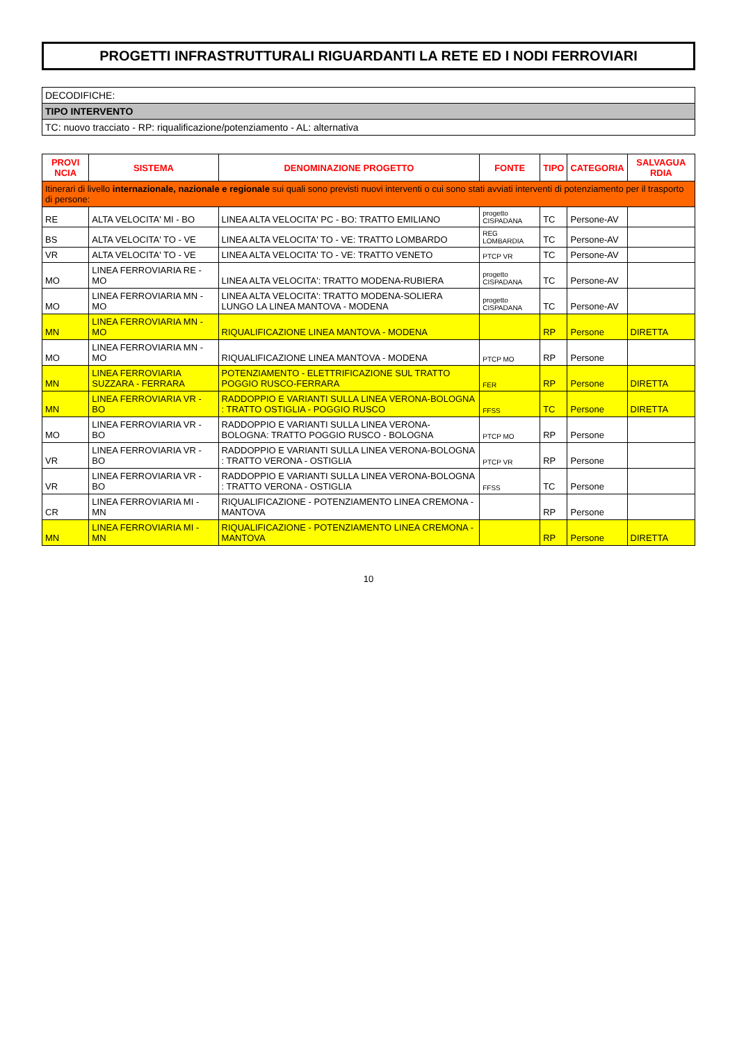PROGETTI INFRASTRUTTURALI RIGUARDANTI LA RETE ED I NODI FERROVIARI
DECODIFICHE:
TIPO INTERVENTO
TC: nuovo tracciato - RP: riqualificazione/potenziamento - AL: alternativa
| PROVI NCIA | SISTEMA | DENOMINAZIONE PROGETTO | FONTE | TIPO | CATEGORIA | SALVAGUA RDIA |
| --- | --- | --- | --- | --- | --- | --- |
| Itinerari di livello internazionale, nazionale e regionale sui quali sono previsti nuovi interventi o cui sono stati avviati interventi di potenziamento per il trasporto di persone: | | | | | | |
| RE | ALTA VELOCITA' MI - BO | LINEA ALTA VELOCITA' PC - BO: TRATTO EMILIANO | progetto CISPADANA | TC | Persone-AV | |
| BS | ALTA VELOCITA' TO - VE | LINEA ALTA VELOCITA' TO - VE: TRATTO LOMBARDO | REG LOMBARDIA | TC | Persone-AV | |
| VR | ALTA VELOCITA' TO - VE | LINEA ALTA VELOCITA' TO - VE: TRATTO VENETO | PTCP VR | TC | Persone-AV | |
| MO | LINEA FERROVIARIA RE - MO | LINEA ALTA VELOCITA': TRATTO MODENA-RUBIERA | progetto CISPADANA | TC | Persone-AV | |
| MO | LINEA FERROVIARIA MN - MO | LINEA ALTA VELOCITA': TRATTO MODENA-SOLIERA LUNGO LA LINEA MANTOVA - MODENA | progetto CISPADANA | TC | Persone-AV | |
| MN | LINEA FERROVIARIA MN - MO | RIQUALIFICAZIONE LINEA MANTOVA - MODENA | | RP | Persone | DIRETTA |
| MO | LINEA FERROVIARIA MN - MO | RIQUALIFICAZIONE LINEA MANTOVA - MODENA | PTCP MO | RP | Persone | |
| MN | LINEA FERROVIARIA SUZZARA - FERRARA | POTENZIAMENTO - ELETTRIFICAZIONE SUL TRATTO POGGIO RUSCO-FERRARA | FER | RP | Persone | DIRETTA |
| MN | LINEA FERROVIARIA VR - BO | RADDOPPIO E VARIANTI SULLA LINEA VERONA-BOLOGNA : TRATTO OSTIGLIA - POGGIO RUSCO | FFSS | TC | Persone | DIRETTA |
| MO | LINEA FERROVIARIA VR - BO | RADDOPPIO E VARIANTI SULLA LINEA VERONA-BOLOGNA: TRATTO POGGIO RUSCO - BOLOGNA | PTCP MO | RP | Persone | |
| VR | LINEA FERROVIARIA VR - BO | RADDOPPIO E VARIANTI SULLA LINEA VERONA-BOLOGNA : TRATTO VERONA - OSTIGLIA | PTCP VR | RP | Persone | |
| VR | LINEA FERROVIARIA VR - BO | RADDOPPIO E VARIANTI SULLA LINEA VERONA-BOLOGNA : TRATTO VERONA - OSTIGLIA | FFSS | TC | Persone | |
| CR | LINEA FERROVIARIA MI - MN | RIQUALIFICAZIONE - POTENZIAMENTO LINEA CREMONA - MANTOVA | | RP | Persone | |
| MN | LINEA FERROVIARIA MI - MN | RIQUALIFICAZIONE - POTENZIAMENTO LINEA CREMONA - MANTOVA | | RP | Persone | DIRETTA |
10